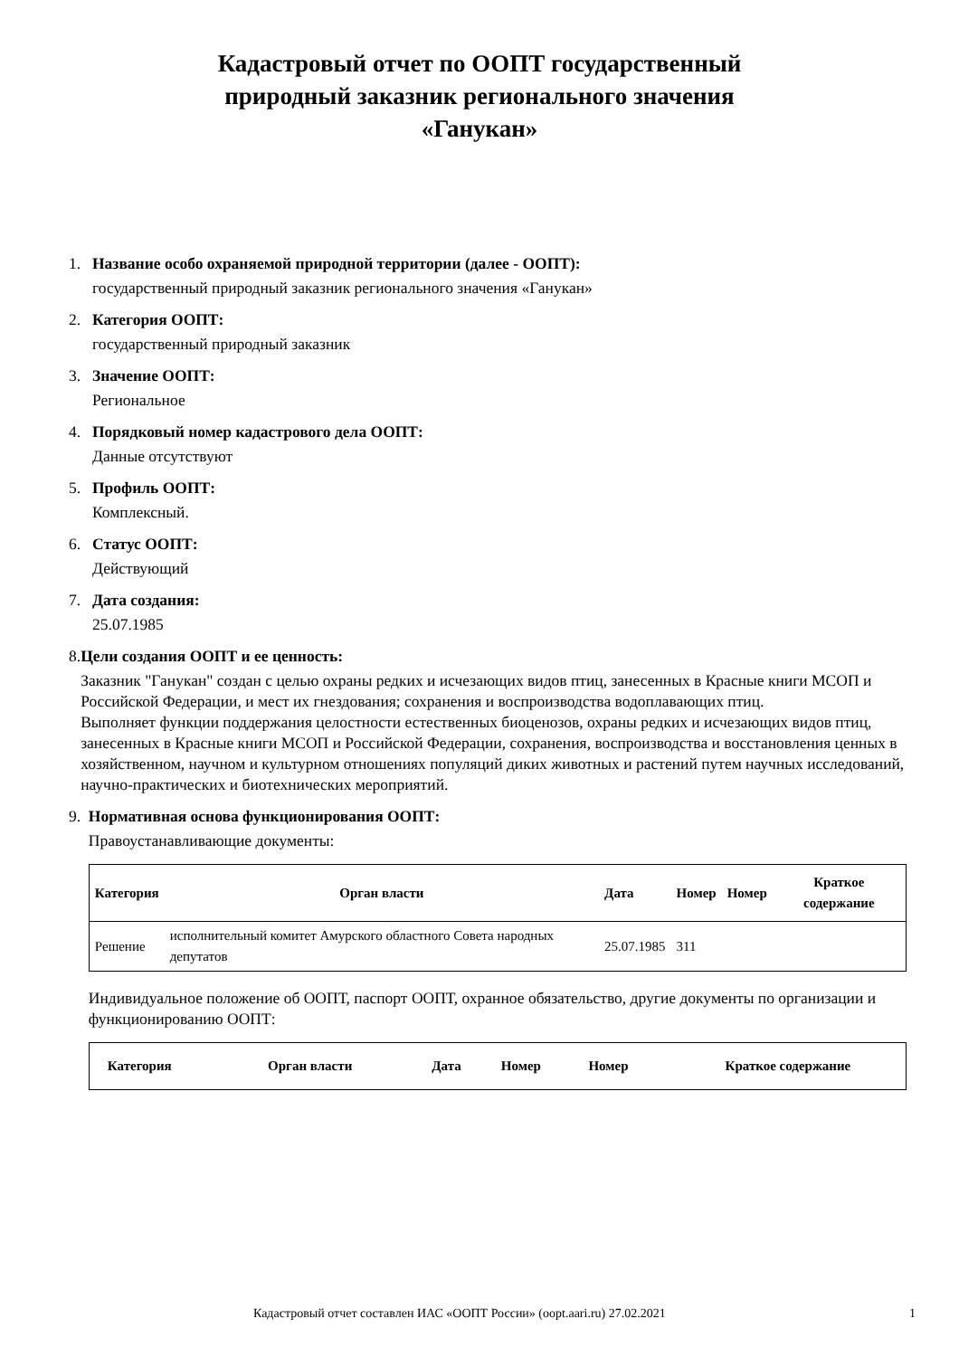Кадастровый отчет по ООПТ государственный
природный заказник регионального значения
«Ганукан»
1. Название особо охраняемой природной территории (далее - ООПТ):
государственный природный заказник регионального значения «Ганукан»
2. Категория ООПТ:
государственный природный заказник
3. Значение ООПТ:
Региональное
4. Порядковый номер кадастрового дела ООПТ:
Данные отсутствуют
5. Профиль ООПТ:
Комплексный.
6. Статус ООПТ:
Действующий
7. Дата создания:
25.07.1985
8. Цели создания ООПТ и ее ценность:
Заказник "Ганукан" создан с целью охраны редких и исчезающих видов птиц, занесенных в Красные книги МСОП и Российской Федерации, и мест их гнездования; сохранения и воспроизводства водоплавающих птиц.
Выполняет функции поддержания целостности естественных биоценозов, охраны редких и исчезающих видов птиц, занесенных в Красные книги МСОП и Российской Федерации, сохранения, воспроизводства и восстановления ценных в хозяйственном, научном и культурном отношениях популяций диких животных и растений путем научных исследований, научно-практических и биотехнических мероприятий.
9. Нормативная основа функционирования ООПТ:
Правоустанавливающие документы:
| Категория | Орган власти | Дата | Номер | Номер | Краткое содержание |
| --- | --- | --- | --- | --- | --- |
| Решение | исполнительный комитет Амурского областного Совета народных депутатов | 25.07.1985 | 311 | | |
Индивидуальное положение об ООПТ, паспорт ООПТ, охранное обязательство, другие документы по организации и функционированию ООПТ:
| Категория | Орган власти | Дата | Номер | Номер | Краткое содержание |
| --- | --- | --- | --- | --- | --- |
Кадастровый отчет составлен ИАС «ООПТ России» (oopt.aari.ru) 27.02.2021 1